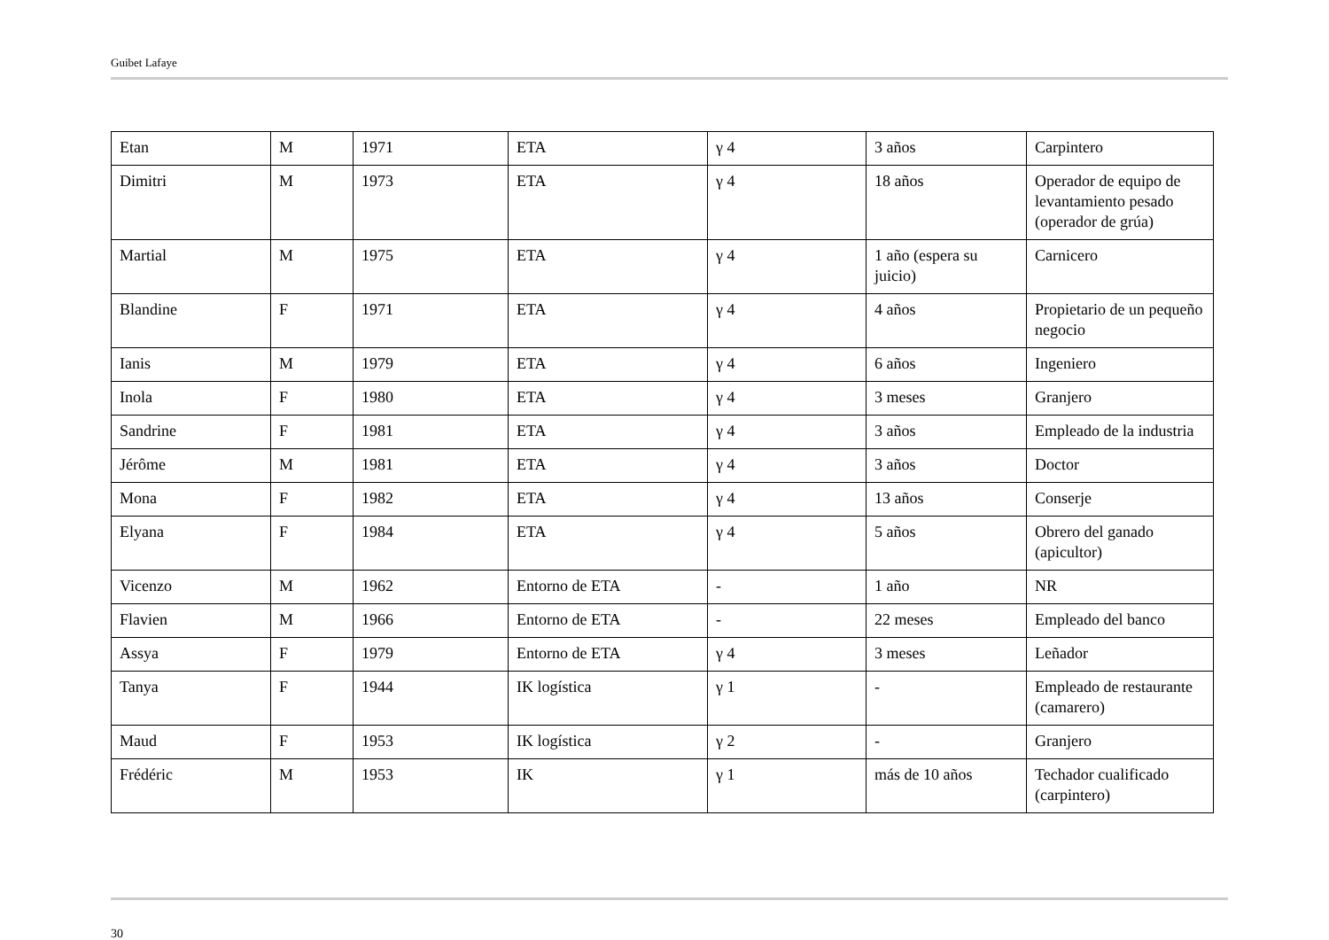Guibet Lafaye
| Etan | M | 1971 | ETA | γ 4 | 3 años | Carpintero |
| Dimitri | M | 1973 | ETA | γ 4 | 18 años | Operador de equipo de levantamiento pesado (operador de grúa) |
| Martial | M | 1975 | ETA | γ 4 | 1 año (espera su juicio) | Carnicero |
| Blandine | F | 1971 | ETA | γ 4 | 4 años | Propietario de un pequeño negocio |
| Ianis | M | 1979 | ETA | γ 4 | 6 años | Ingeniero |
| Inola | F | 1980 | ETA | γ 4 | 3 meses | Granjero |
| Sandrine | F | 1981 | ETA | γ 4 | 3 años | Empleado de la industria |
| Jérôme | M | 1981 | ETA | γ 4 | 3 años | Doctor |
| Mona | F | 1982 | ETA | γ 4 | 13 años | Conserje |
| Elyana | F | 1984 | ETA | γ 4 | 5 años | Obrero del ganado (apicultor) |
| Vicenzo | M | 1962 | Entorno de ETA | - | 1 año | NR |
| Flavien | M | 1966 | Entorno de ETA | - | 22 meses | Empleado del banco |
| Assya | F | 1979 | Entorno de ETA | γ 4 | 3 meses | Leñador |
| Tanya | F | 1944 | IK logística | γ 1 | - | Empleado de restaurante (camarero) |
| Maud | F | 1953 | IK logística | γ 2 | - | Granjero |
| Frédéric | M | 1953 | IK | γ 1 | más de 10 años | Techador cualificado (carpintero) |
30